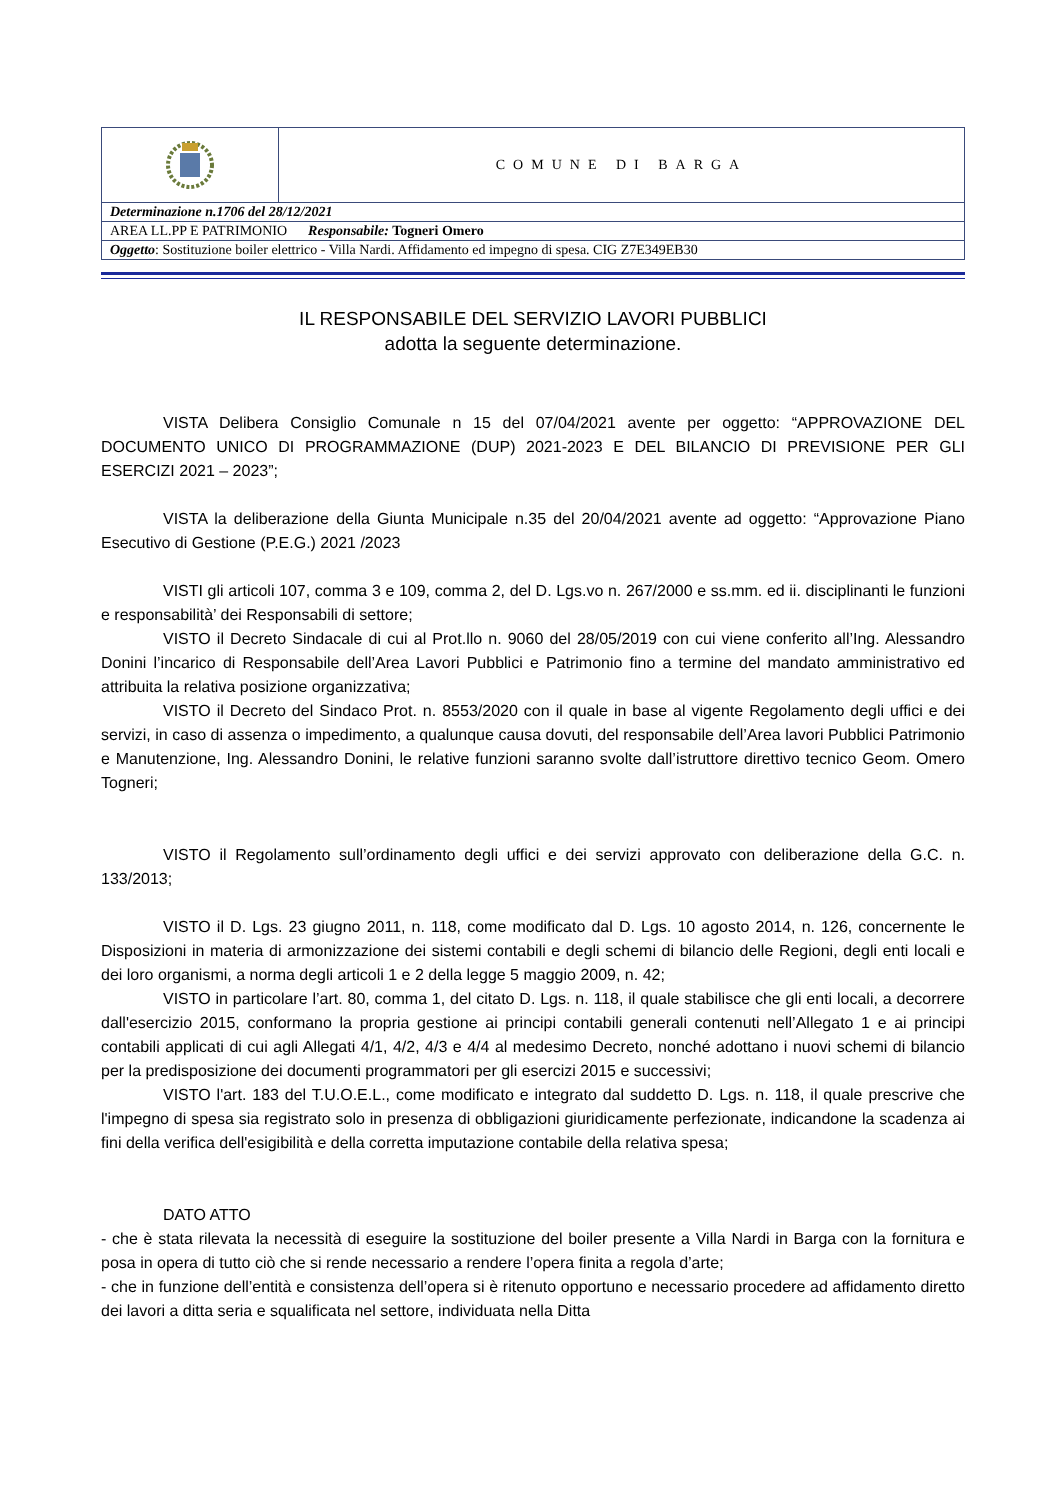| | COMUNE DI BARGA |
| Determinazione n.1706 del 28/12/2021 | |
| AREA LL.PP E PATRIMONIO Responsabile: Togneri Omero | |
| Oggetto : Sostituzione boiler elettrico - Villa Nardi. Affidamento ed impegno di spesa. CIG Z7E349EB30 | |
IL RESPONSABILE DEL SERVIZIO LAVORI PUBBLICI
adotta la seguente determinazione.
VISTA Delibera Consiglio Comunale n 15 del 07/04/2021 avente per oggetto: “APPROVAZIONE DEL DOCUMENTO UNICO DI PROGRAMMAZIONE (DUP) 2021-2023 E DEL BILANCIO DI PREVISIONE PER GLI ESERCIZI 2021 – 2023”;
VISTA la deliberazione della Giunta Municipale n.35 del 20/04/2021 avente ad oggetto: “Approvazione Piano Esecutivo di Gestione (P.E.G.) 2021 /2023
VISTI gli articoli 107, comma 3 e 109, comma 2, del D. Lgs.vo n. 267/2000 e ss.mm. ed ii. disciplinanti le funzioni e responsabilità’ dei Responsabili di settore;
VISTO il Decreto Sindacale di cui al Prot.llo n. 9060 del 28/05/2019 con cui viene conferito all’Ing. Alessandro Donini l’incarico di Responsabile dell’Area Lavori Pubblici e Patrimonio fino a termine del mandato amministrativo ed attribuita la relativa posizione organizzativa;
VISTO il Decreto del Sindaco Prot. n. 8553/2020 con il quale in base al vigente Regolamento degli uffici e dei servizi, in caso di assenza o impedimento, a qualunque causa dovuti, del responsabile dell’Area lavori Pubblici Patrimonio e Manutenzione, Ing. Alessandro Donini, le relative funzioni saranno svolte dall’istruttore direttivo tecnico Geom. Omero Togneri;
VISTO il Regolamento sull’ordinamento degli uffici e dei servizi approvato con deliberazione della G.C. n. 133/2013;
VISTO il D. Lgs. 23 giugno 2011, n. 118, come modificato dal D. Lgs. 10 agosto 2014, n. 126, concernente le Disposizioni in materia di armonizzazione dei sistemi contabili e degli schemi di bilancio delle Regioni, degli enti locali e dei loro organismi, a norma degli articoli 1 e 2 della legge 5 maggio 2009, n. 42;
VISTO in particolare l’art. 80, comma 1, del citato D. Lgs. n. 118, il quale stabilisce che gli enti locali, a decorrere dall'esercizio 2015, conformano la propria gestione ai principi contabili generali contenuti nell’Allegato 1 e ai principi contabili applicati di cui agli Allegati 4/1, 4/2, 4/3 e 4/4 al medesimo Decreto, nonché adottano i nuovi schemi di bilancio per la predisposizione dei documenti programmatori per gli esercizi 2015 e successivi;
VISTO l'art. 183 del T.U.O.E.L., come modificato e integrato dal suddetto D. Lgs. n. 118, il quale prescrive che l'impegno di spesa sia registrato solo in presenza di obbligazioni giuridicamente perfezionate, indicandone la scadenza ai fini della verifica dell'esigibilità e della corretta imputazione contabile della relativa spesa;
DATO ATTO
- che è stata rilevata la necessità di eseguire la sostituzione del boiler presente a Villa Nardi in Barga con la fornitura e posa in opera di tutto ciò che si rende necessario a rendere l’opera finita a regola d’arte;
- che in funzione dell’entità e consistenza dell’opera si è ritenuto opportuno e necessario procedere ad affidamento diretto dei lavori a ditta seria e squalificata nel settore, individuata nella Ditta